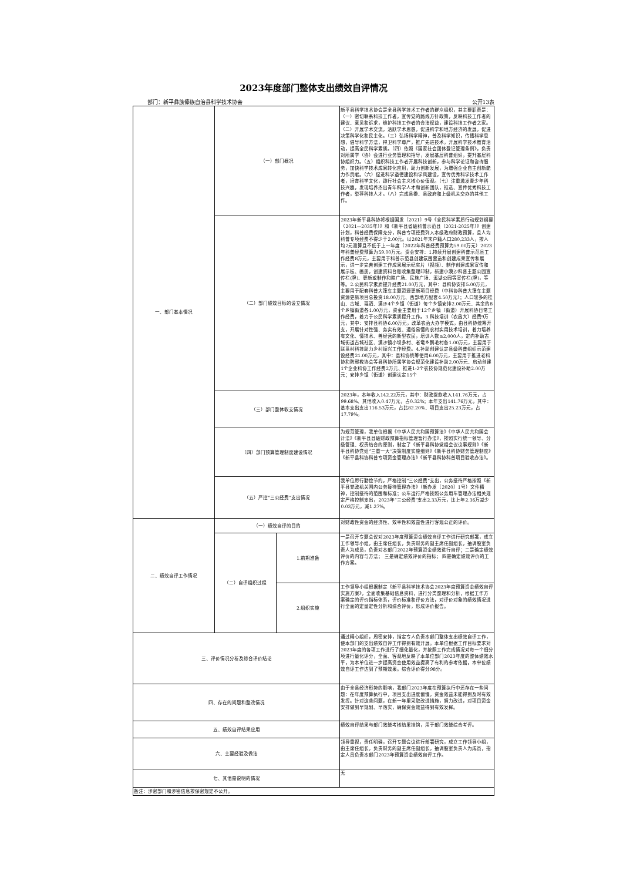2023年度部门整体支出绩效自评情况
部门：新平彝族傣族自治县科学技术协会 公开13表
| 一、部门基本情况 | （一）部门概况 | | 新平县科学技术协会是全县科学技术工作者的群众组织，其主要职责是：（一）密切联系科技工作者，宣传党的路线方针政策，反映科技工作者的建议、意见和诉求，维护科技工作者的合法权益，建设科技工作者之家。（二）开展学术交流，活跃学术思想，促进科学和地方经济的发展，促进决策科学化和民主化。（三）弘扬科学精神，普及科学知识，传播科学思想，倡导科学方法，捍卫科学尊严，推广先进技术，开展科学技术教育活动，提高全民科学素质。（四）依照《国家社会团体登记管理条例》，负责对所属学（协）会进行业务管理和指导，发展基层科普组织，提升基层科协组织力。（五）组织科技工作者开展科技创新，参与科学论证和咨询服务，加快科学技术成果转化应用，助力创新发展，为增强企业自主创新能力作贡献。（六）促进科学道德建设和学风建设，宣传优秀科学技术工作者，培育科学文化，践行社会主义核心价值观。（七）注重激发青少年科技兴趣，发现培养杰出青年科学人才和创新团队，推选、宣传优秀科技工作者，举荐科技人才。（八）完成县委、县政府和上级机关交办的其他工作。 |
| | （二）部门绩效目标的设立情况 | | 2023年新平县科协将根据国发〔2021〕9号《全民科学素质行动规划纲要（2021—2035年）》和《新平县省级科普示范县（2021-2025年）》创建计划，科普经费保障充分，科普专项经费列入本级政府财政预算，且人均科普专项经费不得少于2.00元。以2021年末户籍人口280,233人，按人均2元测算且不低于上一年度（2022年科普经费预算为59.00万元）2023年科普经费预算为59.00万元。资金安排：1.持续开展创建科普示范县工作经费8万元，主要用于科普示范县创建氛围营造和创建成果宣传和展示，进一步完善创建工作成果展示纪实片（视频）、制作创建成果宣传和展示板、画册，创建资料台账收集整理印制，新建小漠沙科普主题公园宣传栏(牌)、更新或制作和睦广场、民族广场、溪湖公园等宣传栏(牌)，等等。2.公民科学素质提升经费21.00万元，其中：县科协安排5.00万元，主要用于配套科普大篷车主题资源更新项目经费（中科协科普大篷车主题资源更新项目总投资18.00万元、西部地方配套4.50万元）；人口较多的桂山、古城、戛洒、漠沙4个乡镇（街道）每个乡镇安排2.00万元、其余的8个乡镇街道各1.00万元，资金主要用于12个乡镇（街道）开展科协日常工作经费，着力于公民科学素质提升工作。3.科技培训（农函大）经费9万元，其中：安排县科协6.00万元，改革农函大办学模式，由县科协统筹开支，开展针对性强、务实有效、通俗易懂的农村实用技术培训，着力培养有文化、懂技术、善经营的新型农民，培训人数≥2,000人，定向补助古城街道古城社区、漠沙镇小坝多村、者竜乡鹅毛村各1.00万元，主要用于联系村科技助力乡村振兴工作经费。4.补助创建认定县级科普组织示范建设经费21.00万元，其中：县科协统筹使用6.00万元，主要用于推进老科协和防邪教协会等县科协所属学协会规范化建设补助2.00万元、启动创建1个企业科协工作经费2万元、推进1-2个农技协规范化建设补助2.00万元；安排乡镇（街道）创建认定15个 |
| | （三）部门整体收支情况 | | 2023年，本年收入142.22万元，其中：财政拨款收入141.76万元，占99.68%、其他收入0.47万元，占0.32%；本年支出141.76万元，其中：基本支出支出116.53万元，占比82.20%、项目支出25.23万元，占17.79%。 |
| | （四）部门预算管理制度建设情况 | | 为规范管理，我单位根据《中华人民共和国预算法》《中华人民共和国会计法》《新平县县级财政预算指标管理暂行办法》，按照实行统一领导、分级管理、权责结合的原则，制定了《新平县科协党组会议议事规则》《新平县科协党组“三重一大”决策制度实施细则》《新平县科协财务管理制度》《新平县科协科普专项资金管理办法》《新平县科协科普项目验收办法》。 |
| | （五）严控“三公经费”支出情况 | | 我单位厉行勤俭节约，严格控制“三公经费”支出，公务接待严格按照《新平县党政机关国内公务接待管理办法》（新办发〔2020〕1号）文件精神，控制接待的范围和标准；公车运行严格按照公务用车管理办法相关规定严格控制支出，2023年“三公经费“支出2.33万元，比上年2.36万减少0.03万元，减1.27%。 |
| 二、绩效自评工作情况 | （一）绩效自评的目的 | | 对财政性资金的经济性、效率性和效益性进行客观公正的评价。 |
| | （二）自评组织过程 | 1.前期准备 | 一是召开专题会议对2023年度预算资金绩效自评工作进行研究部署，成立工作领导小组，由主席任组长，负责财务的副主席任副组长，抽调股室负责人为成员，负责对本部门2022年预算资金绩效进行自评；二是确定绩效评价的内容与方法； 三是确定绩效评价的指标； 四是确定绩效评价的工作方案。 |
| | | 2.组织实施 | 工作领导小组根据制定《新平县科学技术协会2023年度预算资金绩效自评实施方案》，全面收集基础信息资料，进行分类整理和分析，根据工作方案确定的评价指标体系，评价标准和评价方法，对评价对象的绩效情况进行全面的定量定性分析和综合评价，形成评价报告。 |
| 三、评价情况分析及综合评价结论 | | | 通过精心组织，周密安排，指定专人负责本部门整体支出绩效自评工作，使本部门的支出绩效自评工作得到有效开展。本单位根据工作目标要求对2023年度的各项工作进行了细化量化，并按照工作完成情况对每一个细分项进行量化评分，全面、客观地反映了本单位部门2023年度的整体绩效水平，为本单位进一步提高资金使用效益提高了有利的参考依据，本单位绩效自评工作达到了预期效果。综合评价得分98分。 |
| 四、存在的问题和整改情况 | | | 由于全县经济形势的影响，我部门2023年度在预算执行中还存在一些问题：在年度预算执行中，项目支出进度偏慢，资金效益未能得到及时有效发挥。针对这些问题，在新一年里采取改进措施，努力改进，对项目资金安排做到早规划、早落实，确保资金效益得到有效发挥。 |
| 五、绩效自评结果应用 | | | 绩效自评结果与部门效能考核结果挂钩，用于部门效能综合考评。 |
| 六、主要经验及做法 | | | 领导重视，责任明确，召开专题会议进行部署研究，成立工作领导小组，由主席任组长，负责财务的副主席任副组长，抽调股室负责人为成员，指定人员负责本部门2023年预算资金绩效自评工作。 |
| 七、其他需说明的情况 | | | 无 |
| 备注：涉密部门和涉密信息按保密规定不公开。 | | | |